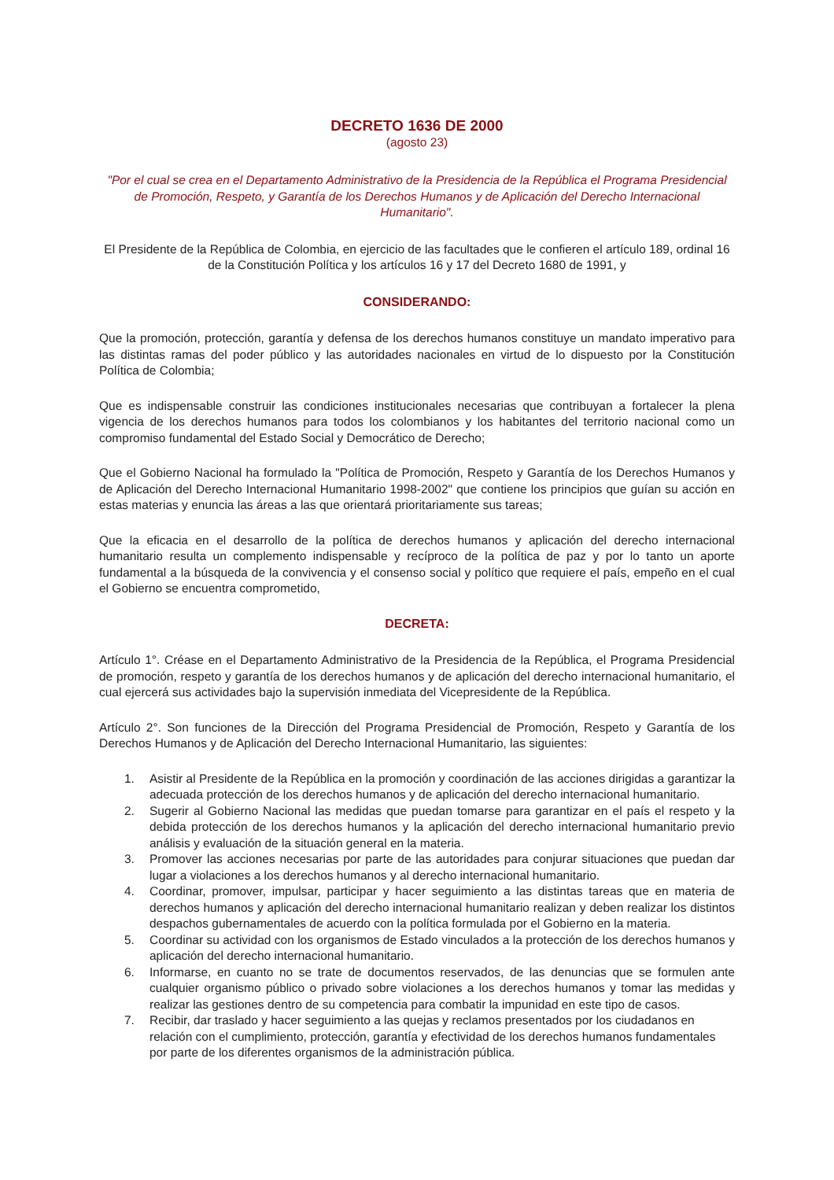DECRETO 1636 DE 2000
(agosto 23)
"Por el cual se crea en el Departamento Administrativo de la Presidencia de la República el Programa Presidencial de Promoción, Respeto, y Garantía de los Derechos Humanos y de Aplicación del Derecho Internacional Humanitario".
El Presidente de la República de Colombia, en ejercicio de las facultades que le confieren el artículo 189, ordinal 16 de la Constitución Política y los artículos 16 y 17 del Decreto 1680 de 1991, y
CONSIDERANDO:
Que la promoción, protección, garantía y defensa de los derechos humanos constituye un mandato imperativo para las distintas ramas del poder público y las autoridades nacionales en virtud de lo dispuesto por la Constitución Política de Colombia;
Que es indispensable construir las condiciones institucionales necesarias que contribuyan a fortalecer la plena vigencia de los derechos humanos para todos los colombianos y los habitantes del territorio nacional como un compromiso fundamental del Estado Social y Democrático de Derecho;
Que el Gobierno Nacional ha formulado la "Política de Promoción, Respeto y Garantía de los Derechos Humanos y de Aplicación del Derecho Internacional Humanitario 1998-2002" que contiene los principios que guían su acción en estas materias y enuncia las áreas a las que orientará prioritariamente sus tareas;
Que la eficacia en el desarrollo de la política de derechos humanos y aplicación del derecho internacional humanitario resulta un complemento indispensable y recíproco de la política de paz y por lo tanto un aporte fundamental a la búsqueda de la convivencia y el consenso social y político que requiere el país, empeño en el cual el Gobierno se encuentra comprometido,
DECRETA:
Artículo 1°. Créase en el Departamento Administrativo de la Presidencia de la República, el Programa Presidencial de promoción, respeto y garantía de los derechos humanos y de aplicación del derecho internacional humanitario, el cual ejercerá sus actividades bajo la supervisión inmediata del Vicepresidente de la República.
Artículo 2°. Son funciones de la Dirección del Programa Presidencial de Promoción, Respeto y Garantía de los Derechos Humanos y de Aplicación del Derecho Internacional Humanitario, las siguientes:
1. Asistir al Presidente de la República en la promoción y coordinación de las acciones dirigidas a garantizar la adecuada protección de los derechos humanos y de aplicación del derecho internacional humanitario.
2. Sugerir al Gobierno Nacional las medidas que puedan tomarse para garantizar en el país el respeto y la debida protección de los derechos humanos y la aplicación del derecho internacional humanitario previo análisis y evaluación de la situación general en la materia.
3. Promover las acciones necesarias por parte de las autoridades para conjurar situaciones que puedan dar lugar a violaciones a los derechos humanos y al derecho internacional humanitario.
4. Coordinar, promover, impulsar, participar y hacer seguimiento a las distintas tareas que en materia de derechos humanos y aplicación del derecho internacional humanitario realizan y deben realizar los distintos despachos gubernamentales de acuerdo con la política formulada por el Gobierno en la materia.
5. Coordinar su actividad con los organismos de Estado vinculados a la protección de los derechos humanos y aplicación del derecho internacional humanitario.
6. Informarse, en cuanto no se trate de documentos reservados, de las denuncias que se formulen ante cualquier organismo público o privado sobre violaciones a los derechos humanos y tomar las medidas y realizar las gestiones dentro de su competencia para combatir la impunidad en este tipo de casos.
7. Recibir, dar traslado y hacer seguimiento a las quejas y reclamos presentados por los ciudadanos en relación con el cumplimiento, protección, garantía y efectividad de los derechos humanos fundamentales por parte de los diferentes organismos de la administración pública.